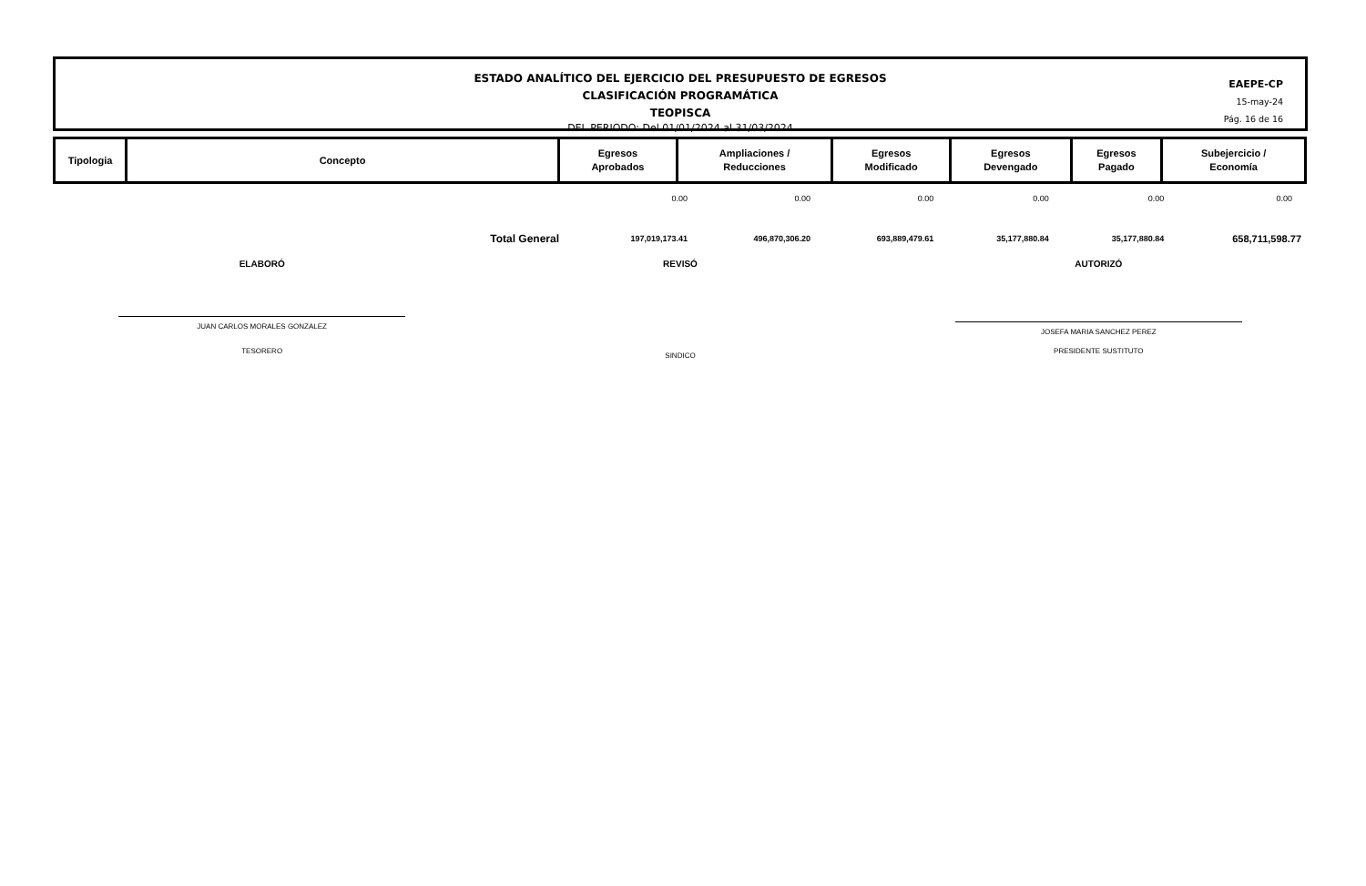ESTADO ANALÍTICO DEL EJERCICIO DEL PRESUPUESTO DE EGRESOS
CLASIFICACIÓN PROGRAMÁTICA
TEOPISCA
DEL PERIODO: Del 01/01/2024 al 31/03/2024
EAEPE-CP
15-may-24
Pág. 16 de 16
| Tipologia | Concepto | Egresos Aprobados | Ampliaciones / Reducciones | Egresos Modificado | Egresos Devengado | Egresos Pagado | Subejercicio / Economía |
| --- | --- | --- | --- | --- | --- | --- | --- |
| | | 0.00 | 0.00 | 0.00 | 0.00 | 0.00 | 0.00 |
| | Total General | 197,019,173.41 | 496,870,306.20 | 693,889,479.61 | 35,177,880.84 | 35,177,880.84 | 658,711,598.77 |
ELABORÓ
JUAN CARLOS MORALES GONZALEZ
TESORERO
REVISÓ
SINDICO
AUTORIZÓ
JOSEFA MARIA SANCHEZ PEREZ
PRESIDENTE SUSTITUTO